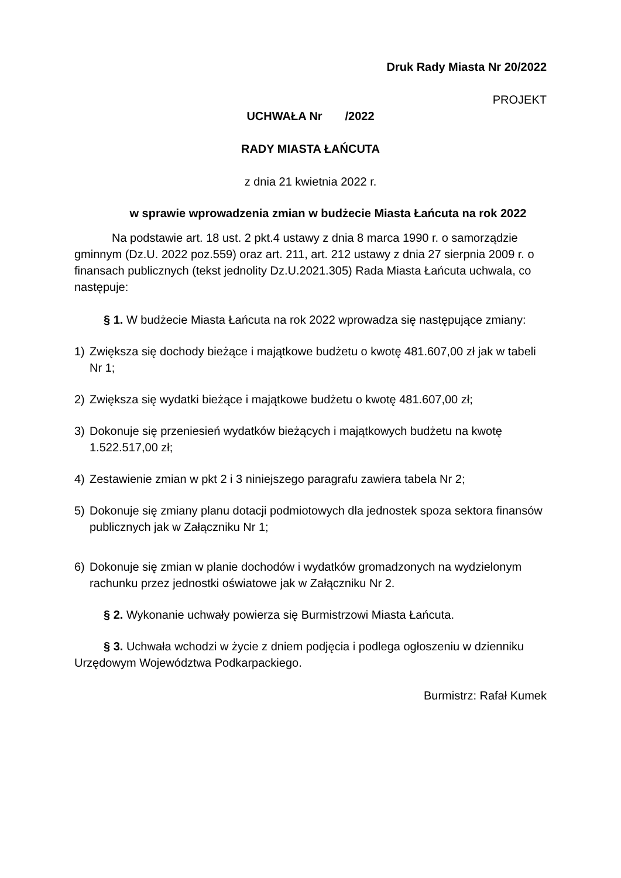Druk Rady Miasta Nr 20/2022
PROJEKT
UCHWAŁA Nr /2022
RADY MIASTA ŁAŃCUTA
z dnia 21 kwietnia 2022 r.
w sprawie wprowadzenia zmian w budżecie Miasta Łańcuta na rok 2022
Na podstawie art. 18 ust. 2 pkt.4 ustawy z dnia 8 marca 1990 r. o samorządzie gminnym (Dz.U. 2022 poz.559) oraz art. 211, art. 212 ustawy z dnia 27 sierpnia 2009 r. o finansach publicznych (tekst jednolity Dz.U.2021.305) Rada Miasta Łańcuta uchwala, co następuje:
§ 1. W budżecie Miasta Łańcuta na rok 2022 wprowadza się następujące zmiany:
1) Zwiększa się dochody bieżące i majątkowe budżetu o kwotę 481.607,00 zł jak w tabeli Nr 1;
2) Zwiększa się wydatki bieżące i majątkowe budżetu o kwotę 481.607,00 zł;
3) Dokonuje się przeniesień wydatków bieżących i majątkowych budżetu na kwotę 1.522.517,00 zł;
4) Zestawienie zmian w pkt 2 i 3 niniejszego paragrafu zawiera tabela Nr 2;
5) Dokonuje się zmiany planu dotacji podmiotowych dla jednostek spoza sektora finansów publicznych jak w Załączniku Nr 1;
6) Dokonuje się zmian w planie dochodów i wydatków gromadzonych na wydzielonym rachunku przez jednostki oświatowe jak w Załączniku Nr 2.
§ 2. Wykonanie uchwały powierza się Burmistrzowi Miasta Łańcuta.
§ 3. Uchwała wchodzi w życie z dniem podjęcia i podlega ogłoszeniu w dzienniku Urzędowym Województwa Podkarpackiego.
Burmistrz: Rafał Kumek